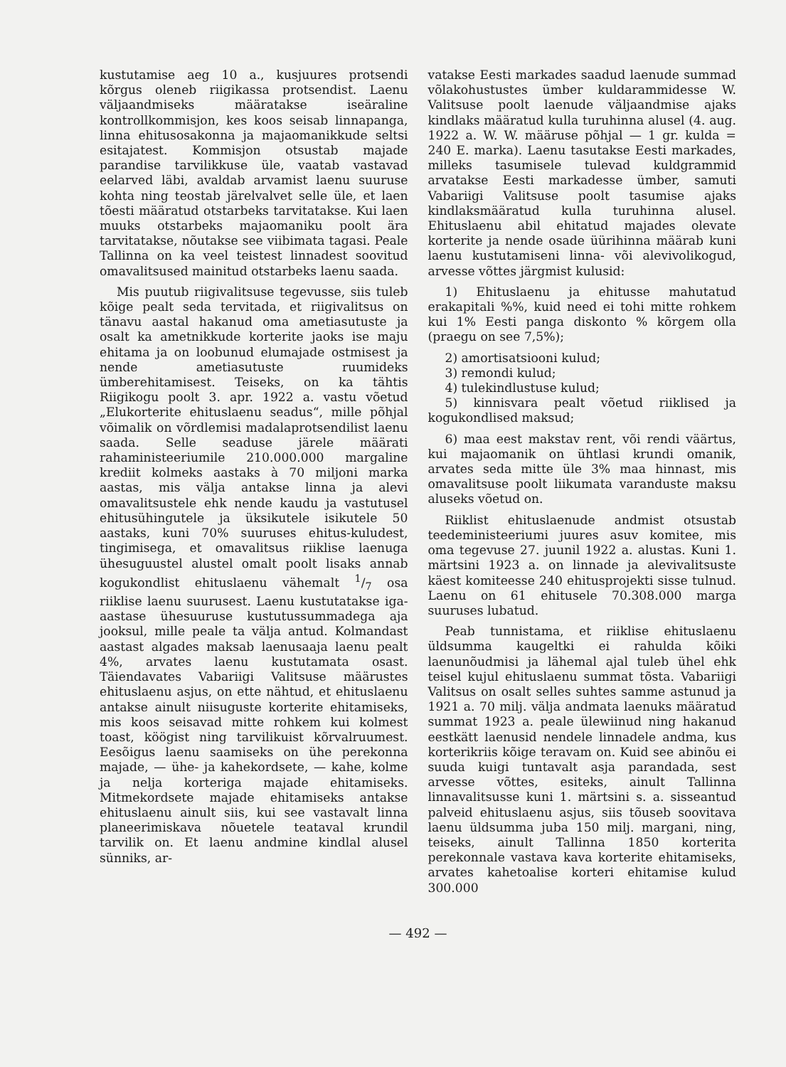kustutamise aeg 10 a., kusjuures protsendi kõrgus oleneb riigikassa protsendist. Laenu väljaandmiseks määratakse iseäraline kontrollkommisjon, kes koos seisab linnapanga, linna ehitusosakonna ja majaomanikkude seltsi esitajatest. Kommisjon otsustab majade parandise tarvilikkuse üle, vaatab vastavad eelarved läbi, avaldab arvamist laenu suuruse kohta ning teostab järelvalvet selle üle, et laen tõesti määratud otstarbeks tarvitatakse. Kui laen muuks otstarbeks majaomaniku poolt ära tarvitatakse, nõutakse see viibimata tagasi. Peale Tallinna on ka veel teistest linnadest soovitud omavalitsused mainitud otstarbeks laenu saada.
Mis puutub riigivalitsuse tegevusse, siis tuleb kõige pealt seda tervitada, et riigivalitsus on tänavu aastal hakanud oma ametiasutuste ja osalt ka ametnikkude korterite jaoks ise maju ehitama ja on loobunud elumajade ostmisest ja nende ametiasutuste ruumideks ümberehitamisest. Teiseks, on ka tähtis Riigikogu poolt 3. apr. 1922 a. vastu võetud „Elukorterite ehituslaenu seadus“, mille põhjal võimalik on võrdlemisi madalaprotsendilist laenu saada. Selle seaduse järele määrati rahaministeeriumile 210.000.000 margaline krediit kolmeks aastaks à 70 miljoni marka aastas, mis välja antakse linna ja alevi omavalitsustele ehk nende kaudu ja vastutusel ehitusühingutele ja üksikutele isikutele 50 aastaks, kuni 70% suuruses ehitus-kuludest, tingimisega, et omavalitsus riiklise laenuga ühesuguustel alustel omalt poolt lisaks annab kogukondlist ehituslaenu vähemalt 1/7 osa riiklise laenu suurusest. Laenu kustutatakse iga-aastase ühesuuruse kustutussummadega aja jooksul, mille peale ta välja antud. Kolmandast aastast algades maksab laenusaaja laenu pealt 4%, arvates laenu kustutamata osast. Täiendavates Vabariigi Valitsuse määrustes ehituslaenu asjus, on ette nähtud, et ehituslaenu antakse ainult niisuguste korterite ehitamiseks, mis koos seisavad mitte rohkem kui kolmest toast, köögist ning tarvilikuist kõrvalruumest. Eesõigus laenu saamiseks on ühe perekonna majade, — ühe- ja kahekordsete, — kahe, kolme ja nelja korteriga majade ehitamiseks. Mitmekordsete majade ehitamiseks antakse ehituslaenu ainult siis, kui see vastavalt linna planeerimiskava nõuetele teataval krundil tarvilik on. Et laenu andmine kindlal alusel sünniks, ar-
vatakse Eesti markades saadud laenude summad võlakohustustes ümber kuldarammidesse W. Valitsuse poolt laenude väljaandmise ajaks kindlaks määratud kulla turuhinna alusel (4. aug. 1922 a. W. W. määruse põhjal — 1 gr. kulda = 240 E. marka). Laenu tasutakse Eesti markades, milleks tasumisele tulevad kuldgrammid arvatakse Eesti markadesse ümber, samuti Vabariigi Valitsuse poolt tasumise ajaks kindlaksmääratud kulla turuhinna alusel. Ehituslaenu abil ehitatud majades olevate korterite ja nende osade üürihinna määrab kuni laenu kustutamiseni linna- või alevivolikogud, arvesse võttes järgmist kulusid:
1) Ehituslaenu ja ehitusse mahutatud erakapitali %%, kuid need ei tohi mitte rohkem kui 1% Eesti panga diskonto % kõrgem olla (praegu on see 7,5%);
2) amortisatsiooni kulud;
3) remondi kulud;
4) tulekindlustuse kulud;
5) kinnisvara pealt võetud riiklised ja kogukondlised maksud;
6) maa eest makstav rent, või rendi väärtus, kui majaomanik on ühtlasi krundi omanik, arvates seda mitte üle 3% maa hinnast, mis omavalitsuse poolt liikumata varanduste maksu aluseks võetud on.
Riiklist ehituslaenude andmist otsustab teedeministeeriumi juures asuv komitee, mis oma tegevuse 27. juunil 1922 a. alustas. Kuni 1. märtsini 1923 a. on linnade ja alevivalitsuste käest komiteesse 240 ehitusprojekti sisse tulnud. Laenu on 61 ehitusele 70.308.000 marga suuruses lubatud.
Peab tunnistama, et riiklise ehituslaenu üldsumma kaugeltki ei rahulda kõiki laenunõudmisi ja lähemal ajal tuleb ühel ehk teisel kujul ehituslaenu summat tõsta. Vabariigi Valitsus on osalt selles suhtes samme astunud ja 1921 a. 70 milj. välja andmata laenuks määratud summat 1923 a. peale ülewiinud ning hakanud eestkätt laenusid nendele linnadele andma, kus korterikriis kõige teravam on. Kuid see abinõu ei suuda kuigi tuntavalt asja parandada, sest arvesse võttes, esiteks, ainult Tallinna linnavalitsusse kuni 1. märtsini s. a. sisseantud palveid ehituslaenu asjus, siis tõuseb soovitava laenu üldsumma juba 150 milj. margani, ning, teiseks, ainult Tallinna 1850 korterita perekonnale vastava kava korterite ehitamiseks, arvates kahetoalise korteri ehitamise kulud 300.000
— 492 —